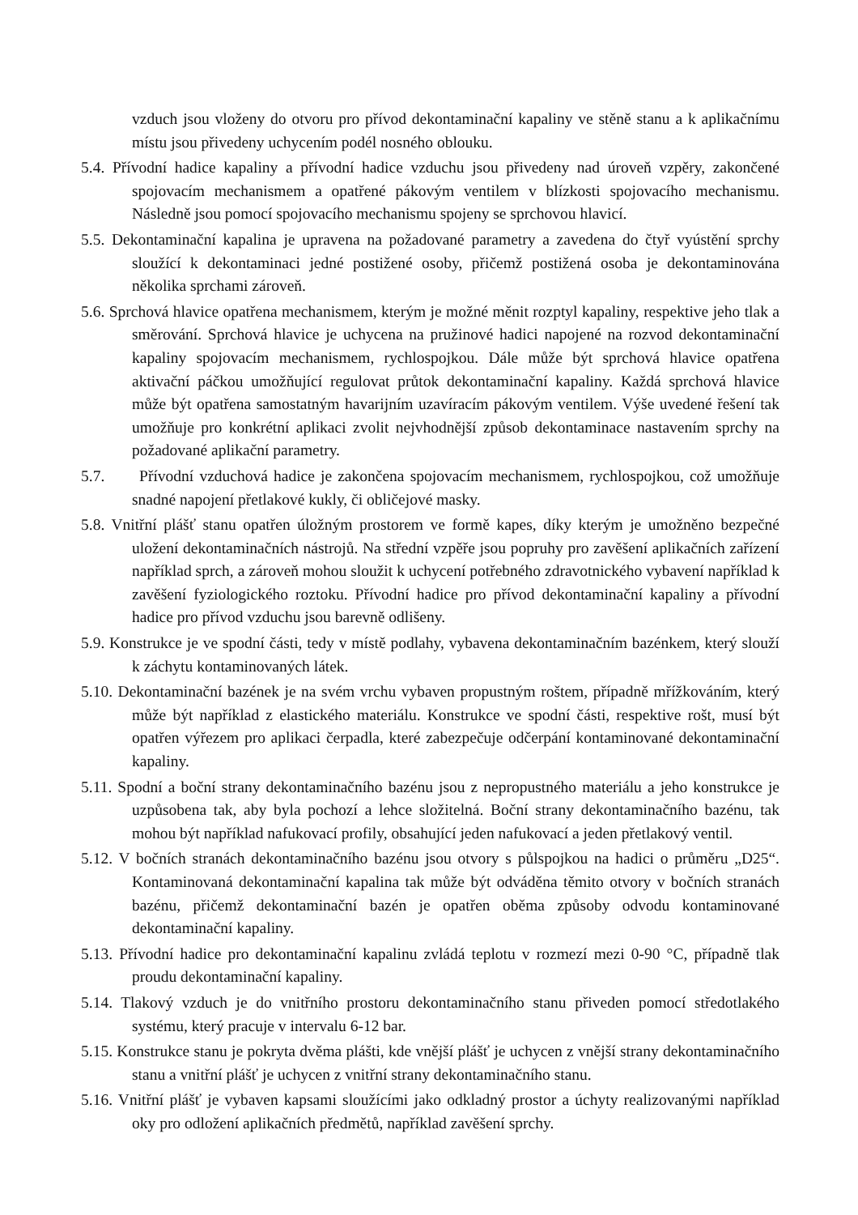vzduch jsou vloženy do otvoru pro přívod dekontaminační kapaliny ve stěně stanu a k aplikačnímu místu jsou přivedeny uchycením podél nosného oblouku.
5.4. Přívodní hadice kapaliny a přívodní hadice vzduchu jsou přivedeny nad úroveň vzpěry, zakončené spojovacím mechanismem a opatřené pákovým ventilem v blízkosti spojovacího mechanismu. Následně jsou pomocí spojovacího mechanismu spojeny se sprchovou hlavicí.
5.5. Dekontaminační kapalina je upravena na požadované parametry a zavedena do čtyř vyústění sprchy sloužící k dekontaminaci jedné postižené osoby, přičemž postižená osoba je dekontaminována několika sprchami zároveň.
5.6. Sprchová hlavice opatřena mechanismem, kterým je možné měnit rozptyl kapaliny, respektive jeho tlak a směrování. Sprchová hlavice je uchycena na pružinové hadici napojené na rozvod dekontaminační kapaliny spojovacím mechanismem, rychlospojkou. Dále může být sprchová hlavice opatřena aktivační páčkou umožňující regulovat průtok dekontaminační kapaliny. Každá sprchová hlavice může být opatřena samostatným havarijním uzavíracím pákovým ventilem. Výše uvedené řešení tak umožňuje pro konkrétní aplikaci zvolit nejvhodnější způsob dekontaminace nastavením sprchy na požadované aplikační parametry.
5.7. Přívodní vzduchová hadice je zakončena spojovacím mechanismem, rychlospojkou, což umožňuje snadné napojení přetlakové kukly, či obličejové masky.
5.8. Vnitřní plášť stanu opatřen úložným prostorem ve formě kapes, díky kterým je umožněno bezpečné uložení dekontaminačních nástrojů. Na střední vzpěře jsou popruhy pro zavěšení aplikačních zařízení například sprch, a zároveň mohou sloužit k uchycení potřebného zdravotnického vybavení například k zavěšení fyziologického roztoku. Přívodní hadice pro přívod dekontaminační kapaliny a přívodní hadice pro přívod vzduchu jsou barevně odlišeny.
5.9. Konstrukce je ve spodní části, tedy v místě podlahy, vybavena dekontaminačním bazénkem, který slouží k záchytu kontaminovaných látek.
5.10. Dekontaminační bazének je na svém vrchu vybaven propustným roštem, případně mřížkováním, který může být například z elastického materiálu. Konstrukce ve spodní části, respektive rošt, musí být opatřen výřezem pro aplikaci čerpadla, které zabezpečuje odčerpání kontaminované dekontaminační kapaliny.
5.11. Spodní a boční strany dekontaminačního bazénu jsou z nepropustného materiálu a jeho konstrukce je uzpůsobena tak, aby byla pochozí a lehce složitelná. Boční strany dekontaminačního bazénu, tak mohou být například nafukovací profily, obsahující jeden nafukovací a jeden přetlakový ventil.
5.12. V bočních stranách dekontaminačního bazénu jsou otvory s půlspojkou na hadici o průměru „D25“. Kontaminovaná dekontaminační kapalina tak může být odváděna těmito otvory v bočních stranách bazénu, přičemž dekontaminační bazén je opatřen oběma způsoby odvodu kontaminované dekontaminační kapaliny.
5.13. Přívodní hadice pro dekontaminační kapalinu zvládá teplotu v rozmezí mezi 0-90 °C, případně tlak proudu dekontaminační kapaliny.
5.14. Tlakový vzduch je do vnitřního prostoru dekontaminačního stanu přiveden pomocí středotlakého systému, který pracuje v intervalu 6-12 bar.
5.15. Konstrukce stanu je pokryta dvěma plášti, kde vnější plášť je uchycen z vnější strany dekontaminačního stanu a vnitřní plášť je uchycen z vnitřní strany dekontaminačního stanu.
5.16. Vnitřní plášť je vybaven kapsami sloužícími jako odkladný prostor a úchyty realizovanými například oky pro odložení aplikačních předmětů, například zavěšení sprchy.